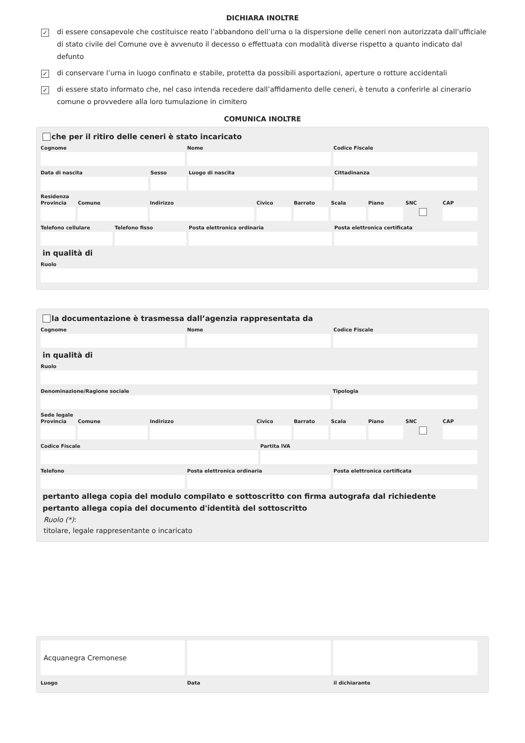DICHIARA INOLTRE
✓ di essere consapevole che costituisce reato l’abbandono dell’urna o la dispersione delle ceneri non autorizzata dall’ufficiale di stato civile del Comune ove è avvenuto il decesso o effettuata con modalità diverse rispetto a quanto indicato dal defunto
✓ di conservare l’urna in luogo confinato e stabile, protetta da possibili asportazioni, aperture o rotture accidentali
✓ di essere stato informato che, nel caso intenda recedere dall’affidamento delle ceneri, è tenuto a conferirle al cinerario comune o provvedere alla loro tumulazione in cimitero
COMUNICA INOLTRE
che per il ritiro delle ceneri è stato incaricato
Cognome Nome Codice Fiscale
Data di nascita Sesso Luogo di nascita Cittadinanza
Residenza
Provincia Comune Indirizzo Civico Barrato Scala Piano SNC CAP
Telefono cellulare Telefono fisso Posta elettronica ordinaria Posta elettronica certificata
in qualità di
Ruolo
la documentazione è trasmessa dall’agenzia rappresentata da
Cognome Nome Codice Fiscale
in qualità di
Ruolo
Denominazione/Ragione sociale Tipologia
Sede legale
Provincia Comune Indirizzo Civico Barrato Scala Piano SNC CAP
Codice Fiscale Partita IVA
Telefono Posta elettronica ordinaria Posta elettronica certificata
pertanto allega copia del modulo compilato e sottoscritto con firma autografa dal richiedente
pertanto allega copia del documento d'identità del sottoscritto
Ruolo (*):
titolare, legale rappresentante o incaricato
Acquanegra Cremonese
Luogo Data il dichiarante